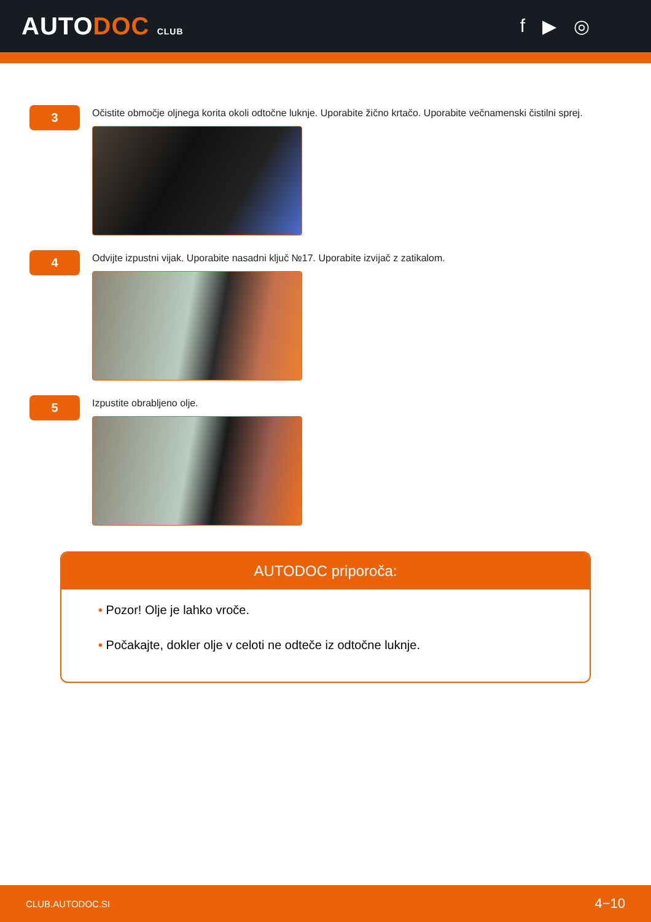AUTODOC CLUB
f ▶ ◎
3
Očistite območje oljnega korita okoli odtočne luknje. Uporabite žično krtačo. Uporabite večnamenski čistilni sprej.
4
Odvijte izpustni vijak. Uporabite nasadni ključ №17. Uporabite izvijač z zatikalom.
5
Izpustite obrabljeno olje.
AUTODOC priporoča:
• Pozor! Olje je lahko vroče.
• Počakajte, dokler olje v celoti ne odteče iz odtočne luknje.
CLUB.AUTODOC.SI 4−10